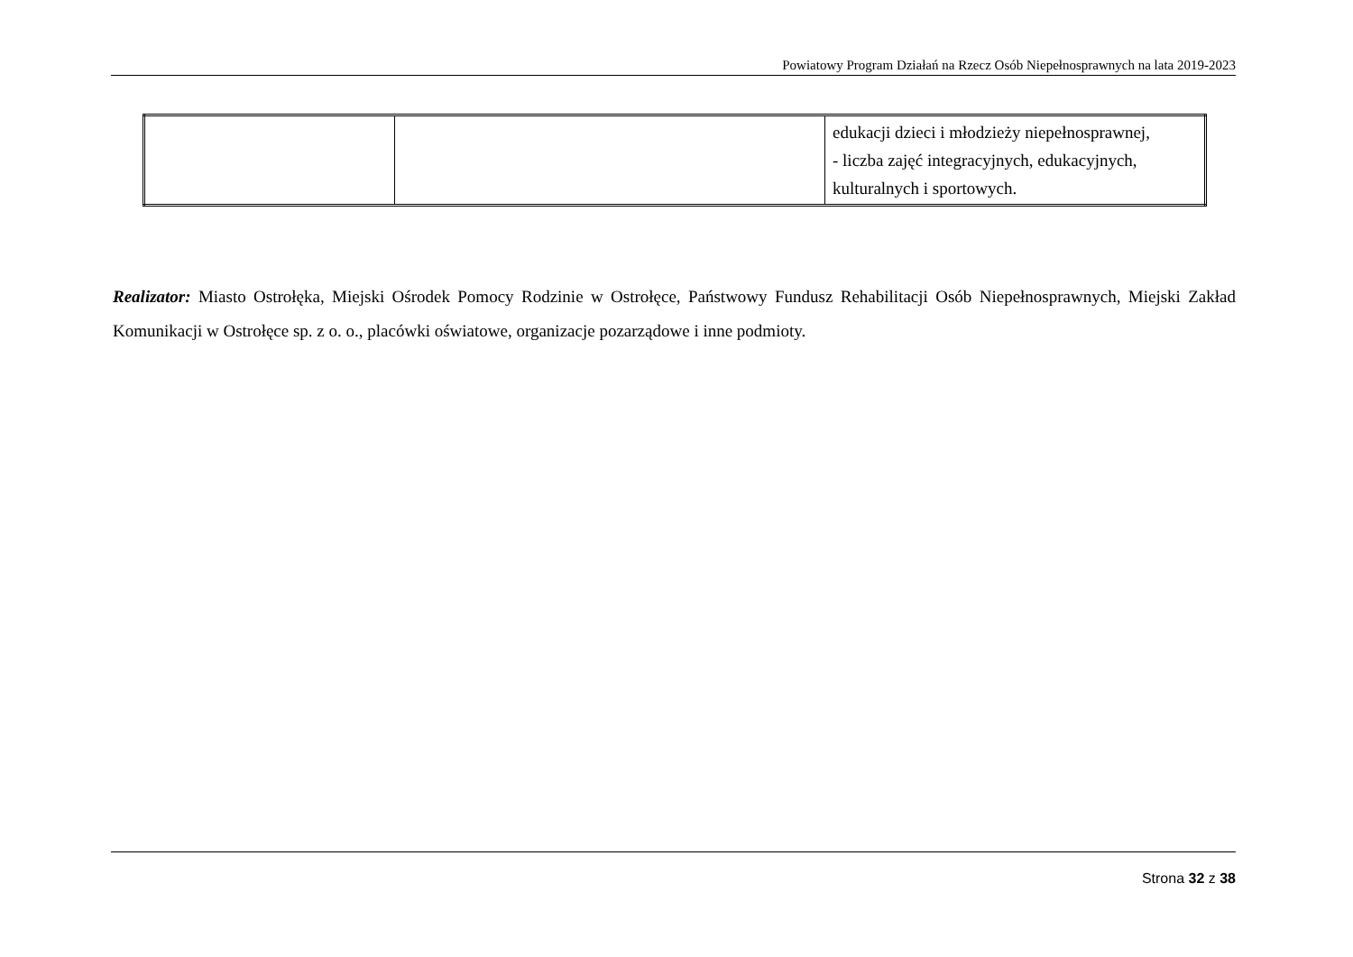Powiatowy Program Działań na Rzecz Osób Niepełnosprawnych na lata 2019-2023
| | | edukacji dzieci i młodzieży niepełnosprawnej, - liczba zajęć integracyjnych, edukacyjnych, kulturalnych i sportowych. |
Realizator: Miasto Ostrołęka, Miejski Ośrodek Pomocy Rodzinie w Ostrołęce, Państwowy Fundusz Rehabilitacji Osób Niepełnosprawnych, Miejski Zakład Komunikacji w Ostrołęce sp. z o. o., placówki oświatowe, organizacje pozarządowe i inne podmioty.
Strona 32 z 38